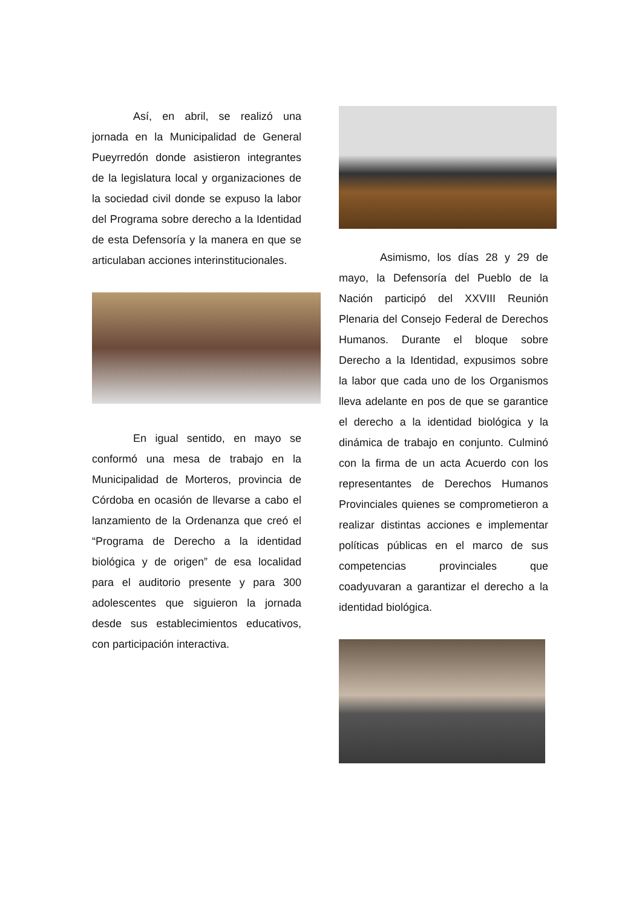Así, en abril, se realizó una jornada en la Municipalidad de General Pueyrredón donde asistieron integrantes de la legislatura local y organizaciones de la sociedad civil donde se expuso la labor del Programa sobre derecho a la Identidad de esta Defensoría y la manera en que se articulaban acciones interinstitucionales.
En igual sentido, en mayo se conformó una mesa de trabajo en la Municipalidad de Morteros, provincia de Córdoba en ocasión de llevarse a cabo el lanzamiento de la Ordenanza que creó el “Programa de Derecho a la identidad biológica y de origen” de esa localidad para el auditorio presente y para 300 adolescentes que siguieron la jornada desde sus establecimientos educativos, con participación interactiva.
Asimismo, los días 28 y 29 de mayo, la Defensoría del Pueblo de la Nación participó del XXVIII Reunión Plenaria del Consejo Federal de Derechos Humanos. Durante el bloque sobre Derecho a la Identidad, expusimos sobre la labor que cada uno de los Organismos lleva adelante en pos de que se garantice el derecho a la identidad biológica y la dinámica de trabajo en conjunto. Culminó con la firma de un acta Acuerdo con los representantes de Derechos Humanos Provinciales quienes se comprometieron a realizar distintas acciones e implementar políticas públicas en el marco de sus competencias provinciales que coadyuvaran a garantizar el derecho a la identidad biológica.